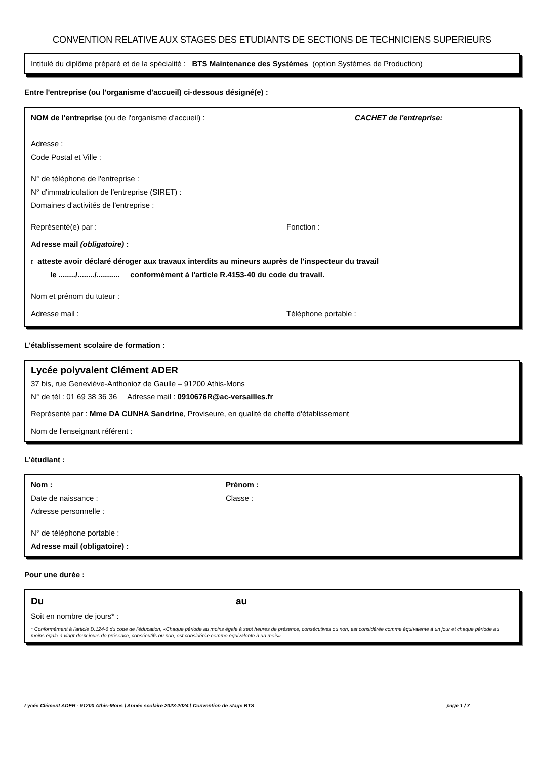CONVENTION RELATIVE AUX STAGES DES ETUDIANTS DE SECTIONS DE TECHNICIENS SUPERIEURS
Intitulé du diplôme préparé et de la spécialité : BTS Maintenance des Systèmes (option Systèmes de Production)
Entre l'entreprise (ou l'organisme d'accueil) ci-dessous désigné(e) :
NOM de l'entreprise (ou de l'organisme d'accueil) : CACHET de l'entreprise:
Adresse :
Code Postal et Ville :
N° de téléphone de l'entreprise :
N° d'immatriculation de l'entreprise (SIRET) :
Domaines d'activités de l'entreprise :
Représenté(e) par : Fonction :
Adresse mail (obligatoire) :
r atteste avoir déclaré déroger aux travaux interdits au mineurs auprès de l'inspecteur du travail
le ......../......../........... conformément à l'article R.4153-40 du code du travail.
Nom et prénom du tuteur :
Adresse mail : Téléphone portable :
L'établissement scolaire de formation :
Lycée polyvalent Clément ADER
37 bis, rue Geneviève-Anthonioz de Gaulle – 91200 Athis-Mons
N° de tél : 01 69 38 36 36 Adresse mail : 0910676R@ac-versailles.fr
Représenté par : Mme DA CUNHA Sandrine, Proviseure, en qualité de cheffe d'établissement
Nom de l'enseignant référent :
L'étudiant :
Nom :
Date de naissance :
Prénom :
Classe :
Adresse personnelle :
N° de téléphone portable :
Adresse mail (obligatoire) :
Pour une durée :
Du au
Soit en nombre de jours* :
* Conformément à l'article D.124-6 du code de l'éducation, «Chaque période au moins égale à sept heures de présence, consécutives ou non, est considérée comme équivalente à un jour et chaque période au moins égale à vingt-deux jours de présence, consécutifs ou non, est considérée comme équivalente à un mois»
Lycée Clément ADER - 91200 Athis-Mons \ Année scolaire 2023-2024 \ Convention de stage BTS page 1 / 7